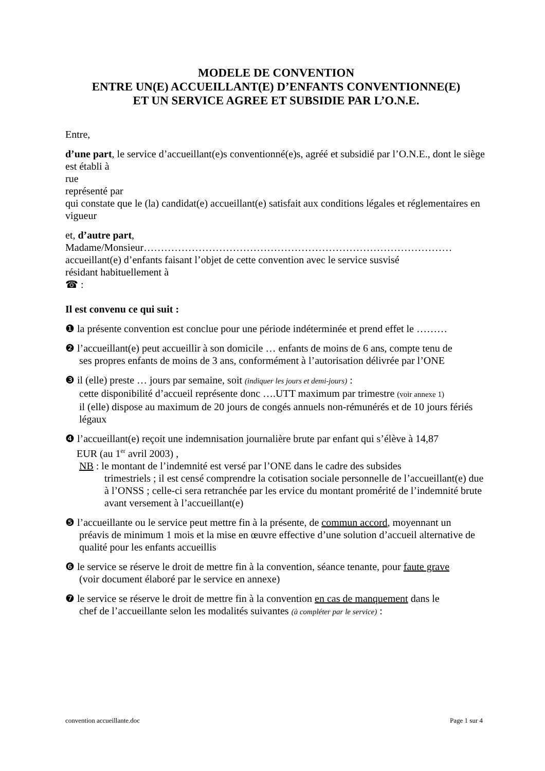MODELE DE CONVENTION
ENTRE UN(E) ACCUEILLANT(E) D’ENFANTS CONVENTIONNE(E)
ET UN SERVICE AGREE ET SUBSIDIE PAR L’O.N.E.
Entre,
d’une part, le service d’accueillant(e)s conventionné(e)s, agréé et subsidié par l’O.N.E., dont le siège est établi à
rue
représenté par
qui constate que le (la) candidat(e) accueillant(e) satisfait aux conditions légales et réglementaires en vigueur
et, d’autre part,
Madame/Monsieur………………………………………………………………………………
accueillant(e) d’enfants faisant l’objet de cette convention avec le service susvisé
résidant habituellement à
☎ :
Il est convenu ce qui suit :
❶ la présente convention est conclue pour une période indéterminée et prend effet le ………
❷ l’accueillant(e) peut accueillir à son domicile … enfants de moins de 6 ans, compte tenu de
ses propres enfants de moins de 3 ans, conformément à l’autorisation délivrée par l’ONE
❸ il (elle) preste … jours par semaine, soit (indiquer les jours et demi-jours) :
cette disponibilité d’accueil représente donc ….UTT maximum par trimestre (voir annexe 1)
il (elle) dispose au maximum de 20 jours de congés annuels non-rémunérés et de 10 jours fériés légaux
❹ l’accueillant(e) reçoit une indemnisation journalière brute par enfant qui s’élève à 14,87
EUR (au 1<sup>er</sup> avril 2003) ,
NB : le montant de l’indemnité est versé par l’ONE dans le cadre des subsides
trimestriels ; il est censé comprendre la cotisation sociale personnelle de l’accueillant(e) due à l’ONSS ; celle-ci sera retranchée par les ervice du montant promérité de l’indemnité brute avant versement à l’accueillant(e)
❺ l’accueillante ou le service peut mettre fin à la présente, de commun accord, moyennant un
préavis de minimum 1 mois et la mise en œuvre effective d’une solution d’accueil alternative de qualité pour les enfants accueillis
❻ le service se réserve le droit de mettre fin à la convention, séance tenante, pour faute grave
(voir document élaboré par le service en annexe)
❼ le service se réserve le droit de mettre fin à la convention en cas de manquement dans le
chef de l’accueillante selon les modalités suivantes (à compléter par le service) :
convention accueillante.doc Page 1 sur 4